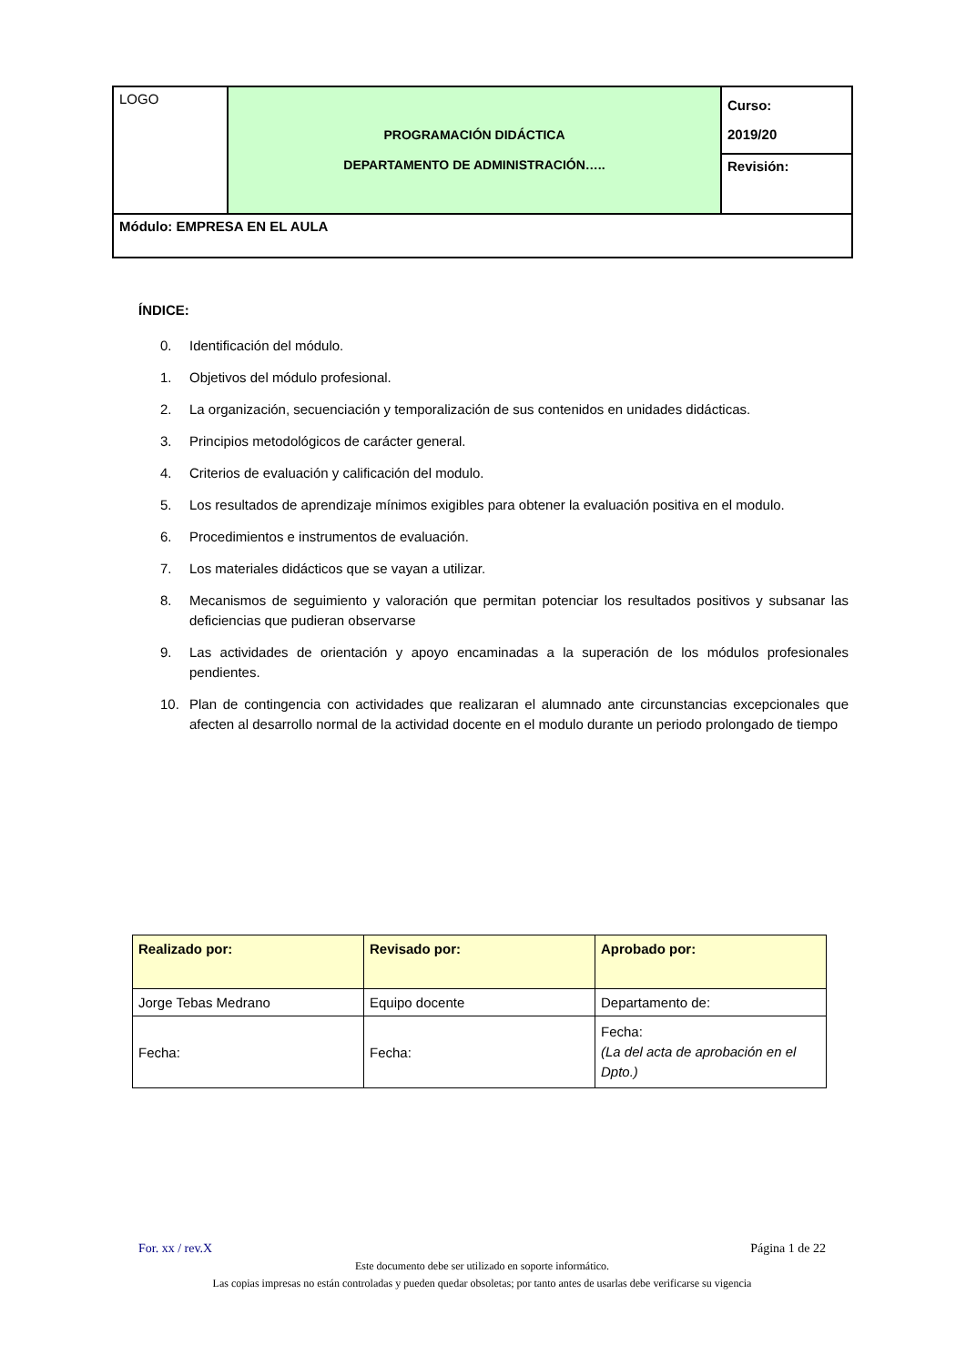| LOGO | PROGRAMACIÓN DIDÁCTICA DEPARTAMENTO DE ADMINISTRACIÓN….. | Curso: 2019/20 |
| | | Revisión: |
| Módulo: EMPRESA EN EL AULA | | |
ÍNDICE:
0. Identificación del módulo.
1. Objetivos del módulo profesional.
2. La organización, secuenciación y temporalización de sus contenidos en unidades didácticas.
3. Principios metodológicos de carácter general.
4. Criterios de evaluación y calificación del modulo.
5. Los resultados de aprendizaje mínimos exigibles para obtener la evaluación positiva en el modulo.
6. Procedimientos e instrumentos de evaluación.
7. Los materiales didácticos que se vayan a utilizar.
8. Mecanismos de seguimiento y valoración que permitan potenciar los resultados positivos y subsanar las deficiencias que pudieran observarse
9. Las actividades de orientación y apoyo encaminadas a la superación de los módulos profesionales pendientes.
10. Plan de contingencia con actividades que realizaran el alumnado ante circunstancias excepcionales que afecten al desarrollo normal de la actividad docente en el modulo durante un periodo prolongado de tiempo
| Realizado por: | Revisado por: | Aprobado por: |
| Jorge Tebas Medrano | Equipo docente | Departamento de: |
| Fecha: | Fecha: | Fecha: (La del acta de aprobación en el Dpto.) |
For. xx / rev.X Página 1 de 22
Este documento debe ser utilizado en soporte informático.
Las copias impresas no están controladas y pueden quedar obsoletas; por tanto antes de usarlas debe verificarse su vigencia